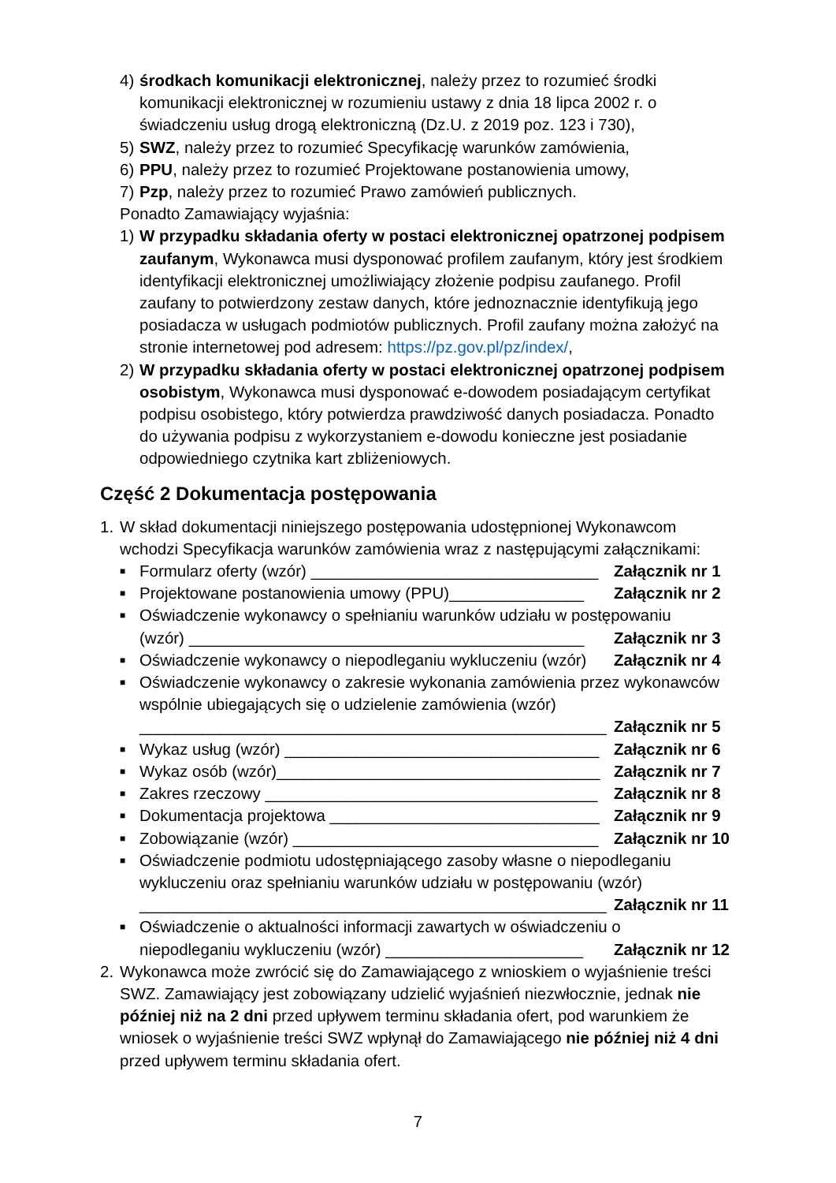4) środkach komunikacji elektronicznej, należy przez to rozumieć środki komunikacji elektronicznej w rozumieniu ustawy z dnia 18 lipca 2002 r. o świadczeniu usług drogą elektroniczną (Dz.U. z 2019 poz. 123 i 730),
5) SWZ, należy przez to rozumieć Specyfikację warunków zamówienia,
6) PPU, należy przez to rozumieć Projektowane postanowienia umowy,
7) Pzp, należy przez to rozumieć Prawo zamówień publicznych.
Ponadto Zamawiający wyjaśnia:
1) W przypadku składania oferty w postaci elektronicznej opatrzonej podpisem zaufanym, Wykonawca musi dysponować profilem zaufanym, który jest środkiem identyfikacji elektronicznej umożliwiający złożenie podpisu zaufanego. Profil zaufany to potwierdzony zestaw danych, które jednoznacznie identyfikują jego posiadacza w usługach podmiotów publicznych. Profil zaufany można założyć na stronie internetowej pod adresem: https://pz.gov.pl/pz/index/,
2) W przypadku składania oferty w postaci elektronicznej opatrzonej podpisem osobistym, Wykonawca musi dysponować e-dowodem posiadającym certyfikat podpisu osobistego, który potwierdza prawdziwość danych posiadacza. Ponadto do używania podpisu z wykorzystaniem e-dowodu konieczne jest posiadanie odpowiedniego czytnika kart zbliżeniowych.
Część 2 Dokumentacja postępowania
1. W skład dokumentacji niniejszego postępowania udostępnionej Wykonawcom wchodzi Specyfikacja warunków zamówienia wraz z następującymi załącznikami:
■
Formularz oferty (wzór) ________________________________ Załącznik nr 1
■
Projektowane postanowienia umowy (PPU)_______________ Załącznik nr 2
■
Oświadczenie wykonawcy o spełnianiu warunków udziału w postępowaniu
(wzór) ____________________________________________ Załącznik nr 3
■
Oświadczenie wykonawcy o niepodleganiu wykluczeniu (wzór) Załącznik nr 4
■
Oświadczenie wykonawcy o zakresie wykonania zamówienia przez wykonawców wspólnie ubiegających się o udzielenie zamówienia (wzór)
____________________________________________________ Załącznik nr 5
■
Wykaz usług (wzór) ___________________________________ Załącznik nr 6
■
Wykaz osób (wzór)____________________________________ Załącznik nr 7
■
Zakres rzeczowy _____________________________________ Załącznik nr 8
■
Dokumentacja projektowa ______________________________ Załącznik nr 9
■
Zobowiązanie (wzór) __________________________________ Załącznik nr 10
■
Oświadczenie podmiotu udostępniającego zasoby własne o niepodleganiu wykluczeniu oraz spełnianiu warunków udziału w postępowaniu (wzór)
____________________________________________________ Załącznik nr 11
■
Oświadczenie o aktualności informacji zawartych w oświadczeniu o
niepodleganiu wykluczeniu (wzór) ______________________ Załącznik nr 12
2. Wykonawca może zwrócić się do Zamawiającego z wnioskiem o wyjaśnienie treści SWZ. Zamawiający jest zobowiązany udzielić wyjaśnień niezwłocznie, jednak nie później niż na 2 dni przed upływem terminu składania ofert, pod warunkiem że wniosek o wyjaśnienie treści SWZ wpłynął do Zamawiającego nie później niż 4 dni przed upływem terminu składania ofert.
7